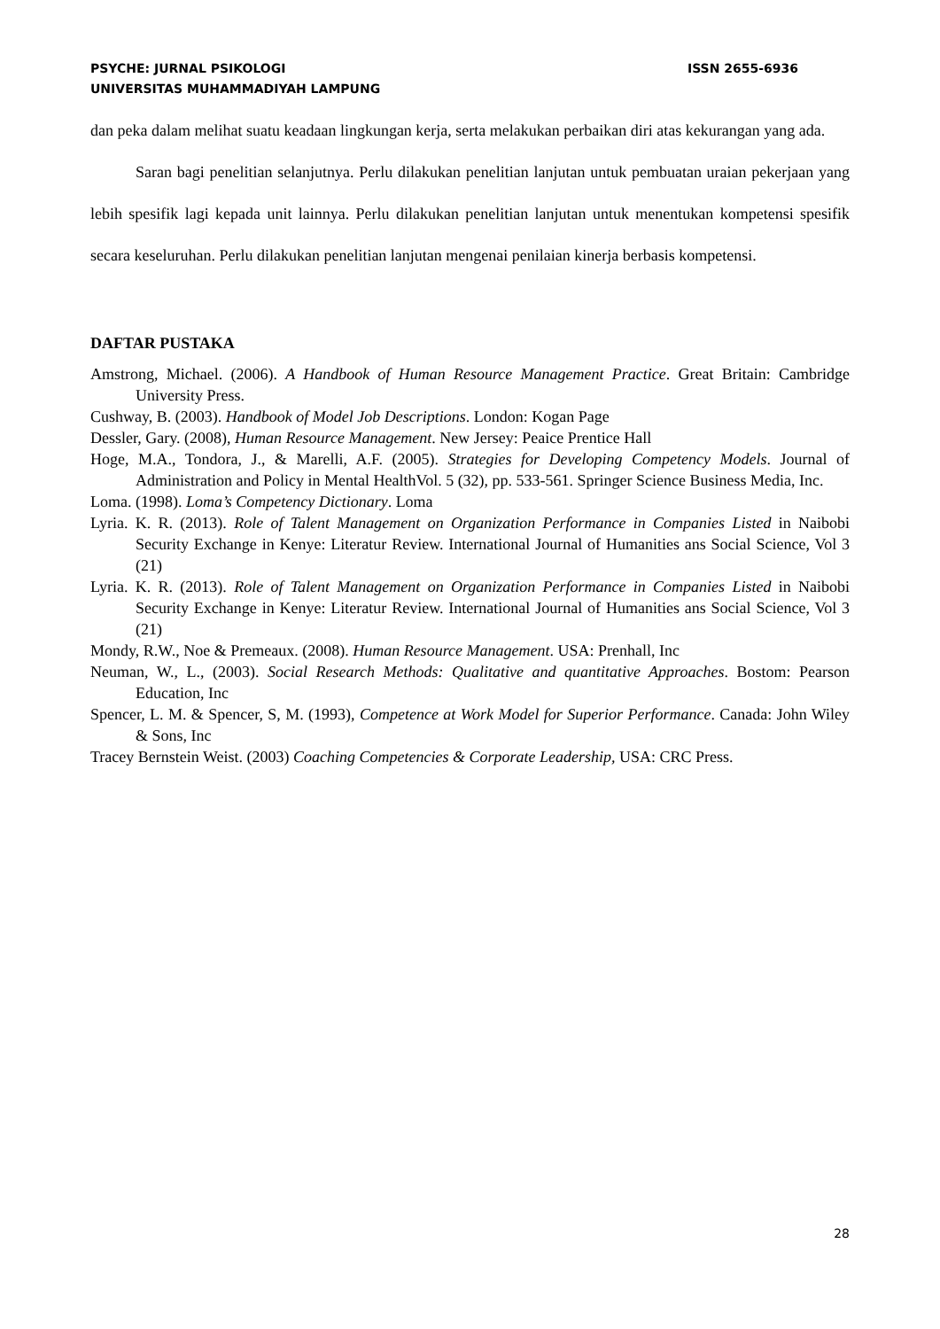PSYCHE: JURNAL PSIKOLOGI ISSN 2655-6936
UNIVERSITAS MUHAMMADIYAH LAMPUNG
dan peka dalam melihat suatu keadaan lingkungan kerja, serta melakukan perbaikan diri atas kekurangan yang ada.
Saran bagi penelitian selanjutnya. Perlu dilakukan penelitian lanjutan untuk pembuatan uraian pekerjaan yang lebih spesifik lagi kepada unit lainnya. Perlu dilakukan penelitian lanjutan untuk menentukan kompetensi spesifik secara keseluruhan. Perlu dilakukan penelitian lanjutan mengenai penilaian kinerja berbasis kompetensi.
DAFTAR PUSTAKA
Amstrong, Michael. (2006). A Handbook of Human Resource Management Practice. Great Britain: Cambridge University Press.
Cushway, B. (2003). Handbook of Model Job Descriptions. London: Kogan Page
Dessler, Gary. (2008), Human Resource Management. New Jersey: Peaice Prentice Hall
Hoge, M.A., Tondora, J., & Marelli, A.F. (2005). Strategies for Developing Competency Models. Journal of Administration and Policy in Mental HealthVol. 5 (32), pp. 533-561. Springer Science Business Media, Inc.
Loma. (1998). Loma’s Competency Dictionary. Loma
Lyria. K. R. (2013). Role of Talent Management on Organization Performance in Companies Listed in Naibobi Security Exchange in Kenye: Literatur Review. International Journal of Humanities ans Social Science, Vol 3 (21)
Lyria. K. R. (2013). Role of Talent Management on Organization Performance in Companies Listed in Naibobi Security Exchange in Kenye: Literatur Review. International Journal of Humanities ans Social Science, Vol 3 (21)
Mondy, R.W., Noe & Premeaux. (2008). Human Resource Management. USA: Prenhall, Inc
Neuman, W., L., (2003). Social Research Methods: Qualitative and quantitative Approaches. Bostom: Pearson Education, Inc
Spencer, L. M. & Spencer, S, M. (1993), Competence at Work Model for Superior Performance. Canada: John Wiley & Sons, Inc
Tracey Bernstein Weist. (2003) Coaching Competencies & Corporate Leadership, USA: CRC Press.
28